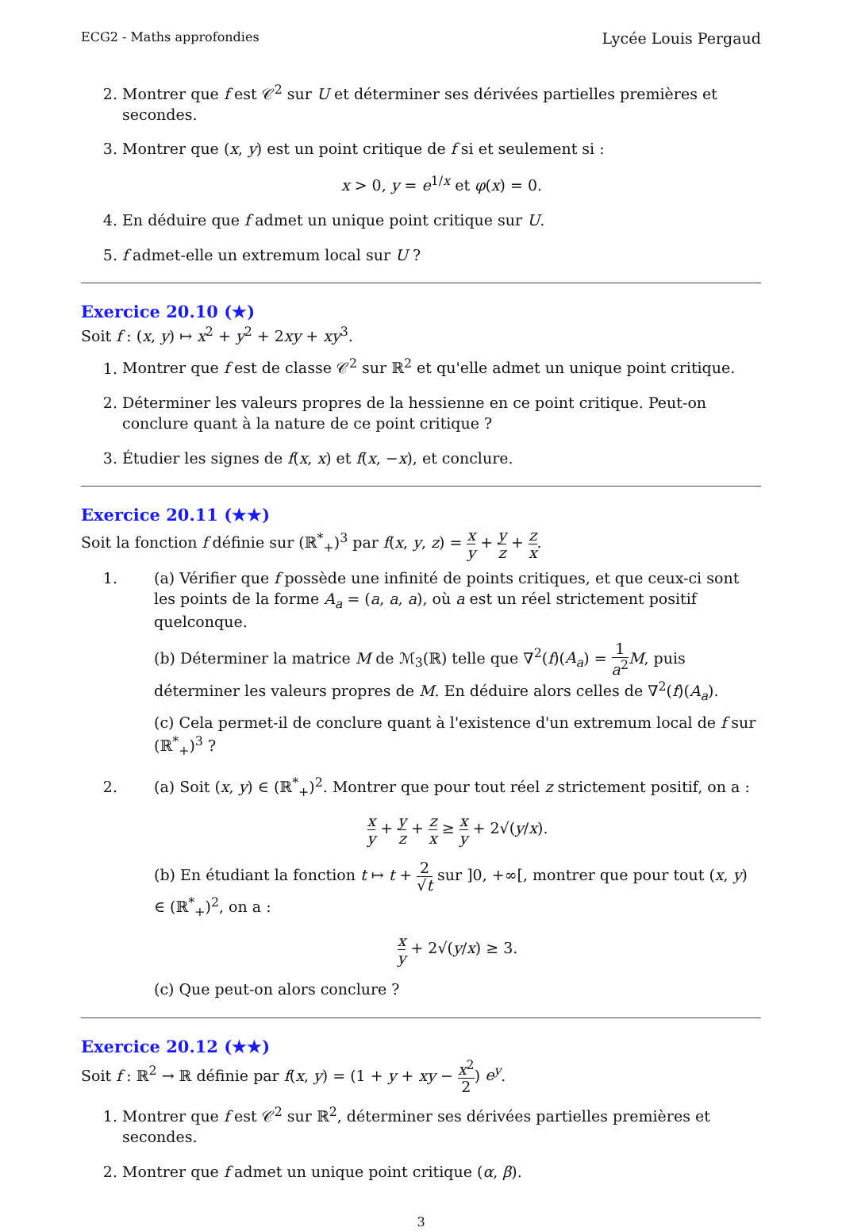ECG2 - Maths approfondies Lycée Louis Pergaud
2. Montrer que f est 𝒞<sup>2</sup> sur U et déterminer ses dérivées partielles premières et secondes.
3. Montrer que (x, y) est un point critique de f si et seulement si :
x > 0, y = e<sup>1/x</sup> et φ(x) = 0.
4. En déduire que f admet un unique point critique sur U.
5. f admet-elle un extremum local sur U ?
Exercice 20.10 (★)
Soit f : (x, y) ↦ x<sup>2</sup> + y<sup>2</sup> + 2xy + xy<sup>3</sup>.
1. Montrer que f est de classe 𝒞<sup>2</sup> sur ℝ<sup>2</sup> et qu'elle admet un unique point critique.
2. Déterminer les valeurs propres de la hessienne en ce point critique. Peut-on conclure quant à la nature de ce point critique ?
3. Étudier les signes de f(x, x) et f(x, −x), et conclure.
Exercice 20.11 (★★)
Soit la fonction f définie sur (ℝ<sup>*</sup><sub>+</sub>)<sup>3</sup> par f(x, y, z) = x y + y z + z x.
1.
(a) Vérifier que f possède une infinité de points critiques, et que ceux-ci sont les points de la forme A<sub>a</sub> = (a, a, a), où a est un réel strictement positif quelconque.
(b) Déterminer la matrice M de ℳ<sub>3</sub>(ℝ) telle que ∇<sup>2</sup>(f)(A<sub>a</sub>) = 1 a<sup>2</sup> M, puis déterminer les valeurs propres de M. En déduire alors celles de ∇<sup>2</sup>(f)(A<sub>a</sub>).
(c) Cela permet-il de conclure quant à l'existence d'un extremum local de f sur (ℝ<sup>*</sup><sub>+</sub>)<sup>3</sup> ?
2.
(a) Soit (x, y) ∈ (ℝ<sup>*</sup><sub>+</sub>)<sup>2</sup>. Montrer que pour tout réel z strictement positif, on a :
x y + y z + z x ≥ x y + 2√(y/x).
(b) En étudiant la fonction t ↦ t + 2 √t sur ]0, +∞[, montrer que pour tout (x, y) ∈ (ℝ<sup>*</sup><sub>+</sub>)<sup>2</sup>, on a :
x y + 2√(y/x) ≥ 3.
(c) Que peut-on alors conclure ?
Exercice 20.12 (★★)
Soit f : ℝ<sup>2</sup> → ℝ définie par f(x, y) = (1 + y + xy − x<sup>2</sup> 2) e<sup>y</sup>.
1. Montrer que f est 𝒞<sup>2</sup> sur ℝ<sup>2</sup>, déterminer ses dérivées partielles premières et secondes.
2. Montrer que f admet un unique point critique (α, β).
3